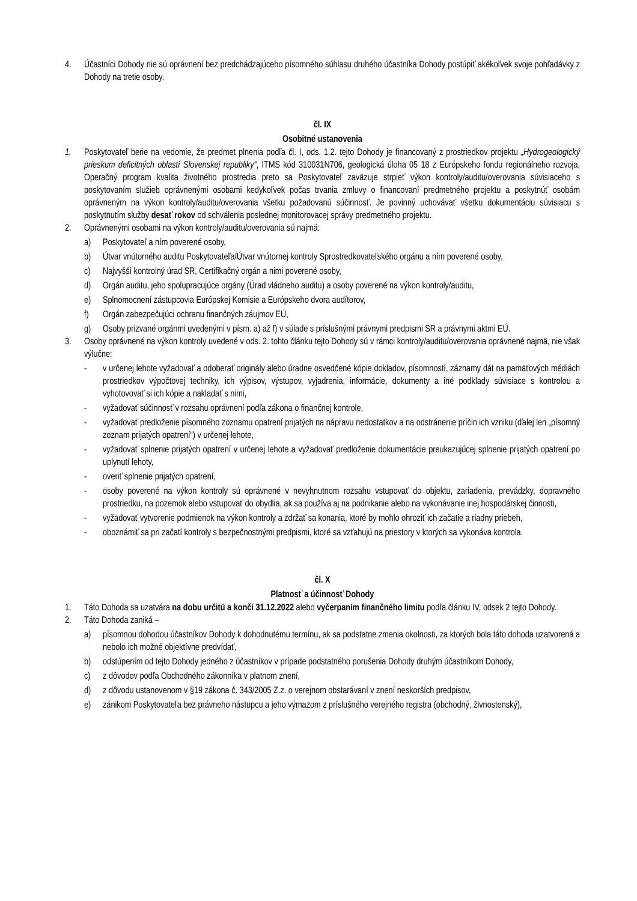4. Účastníci Dohody nie sú oprávnení bez predchádzajúceho písomného súhlasu druhého účastníka Dohody postúpiť akékoľvek svoje pohľadávky z Dohody na tretie osoby.
čl. IX
Osobitné ustanovenia
1. Poskytovateľ berie na vedomie, že predmet plnenia podľa čl. I, ods. 1.2. tejto Dohody je financovaný z prostriedkov projektu „Hydrogeologický prieskum deficitných oblastí Slovenskej republiky“, ITMS kód 310031N706, geologická úloha 05 18 z Európskeho fondu regionálneho rozvoja, Operačný program kvalita životného prostredia preto sa Poskytovateľ zaväzuje strpieť výkon kontroly/auditu/overovania súvisiaceho s poskytovaním služieb oprávnenými osobami kedykoľvek počas trvania zmluvy o financovaní predmetného projektu a poskytnúť osobám oprávneným na výkon kontroly/auditu/overovania všetku požadovanú súčinnosť. Je povinný uchovávať všetku dokumentáciu súvisiacu s poskytnutím služby desať rokov od schválenia poslednej monitorovacej správy predmetného projektu.
2. Oprávnenými osobami na výkon kontroly/auditu/overovania sú najmä:
a) Poskytovateľ a ním poverené osoby,
b) Útvar vnútorného auditu Poskytovateľa/Útvar vnútornej kontroly Sprostredkovateľského orgánu a ním poverené osoby,
c) Najvyšší kontrolný úrad SR, Certifikačný orgán a nimi poverené osoby,
d) Orgán auditu, jeho spolupracujúce orgány (Úrad vládneho auditu) a osoby poverené na výkon kontroly/auditu,
e) Splnomocnení zástupcovia Európskej Komisie a Európskeho dvora audítorov,
f) Orgán zabezpečujúci ochranu finančných záujmov EÚ,
g) Osoby prizvané orgánmi uvedenými v písm. a) až f) v súlade s príslušnými právnymi predpismi SR a právnymi aktmi EÚ.
3. Osoby oprávnené na výkon kontroly uvedené v ods. 2. tohto článku tejto Dohody sú v rámci kontroly/auditu/overovania oprávnené najmä, nie však výlučne:
- v určenej lehote vyžadovať a odoberať originály alebo úradne osvedčené kópie dokladov, písomností, záznamy dát na pamäťových médiách prostriedkov výpočtovej techniky, ich výpisov, výstupov, vyjadrenia, informácie, dokumenty a iné podklady súvisiace s kontrolou a vyhotovovať si ich kópie a nakladať s nimi,
- vyžadovať súčinnosť v rozsahu oprávnení podľa zákona o finančnej kontrole,
- vyžadovať predloženie písomného zoznamu opatrení prijatých na nápravu nedostatkov a na odstránenie príčin ich vzniku (ďalej len „písomný zoznam prijatých opatrení“) v určenej lehote,
- vyžadovať splnenie prijatých opatrení v určenej lehote a vyžadovať predloženie dokumentácie preukazujúcej splnenie prijatých opatrení po uplynutí lehoty,
- overiť splnenie prijatých opatrení,
- osoby poverené na výkon kontroly sú oprávnené v nevyhnutnom rozsahu vstupovať do objektu, zariadenia, prevádzky, dopravného prostriedku, na pozemok alebo vstupovať do obydlia, ak sa používa aj na podnikanie alebo na vykonávanie inej hospodárskej činnosti,
- vyžadovať vytvorenie podmienok na výkon kontroly a zdržať sa konania, ktoré by mohlo ohroziť ich začatie a riadny priebeh,
- oboznámiť sa pri začatí kontroly s bezpečnostnými predpismi, ktoré sa vzťahujú na priestory v ktorých sa vykonáva kontrola.
čl. X
Platnosť a účinnosť Dohody
1. Táto Dohoda sa uzatvára na dobu určitú a končí 31.12.2022 alebo vyčerpaním finančného limitu podľa článku IV, odsek 2 tejto Dohody.
2. Táto Dohoda zaniká –
a) písomnou dohodou účastníkov Dohody k dohodnutému termínu, ak sa podstatne zmenia okolnosti, za ktorých bola táto dohoda uzatvorená a nebolo ich možné objektívne predvídať,
b) odstúpením od tejto Dohody jedného z účastníkov v prípade podstatného porušenia Dohody druhým účastníkom Dohody,
c) z dôvodov podľa Obchodného zákonníka v platnom znení,
d) z dôvodu ustanovenom v §19 zákona č. 343/2005 Z.z. o verejnom obstarávaní v znení neskorších predpisov,
e) zánikom Poskytovateľa bez právneho nástupcu a jeho výmazom z príslušného verejného registra (obchodný, živnostenský),